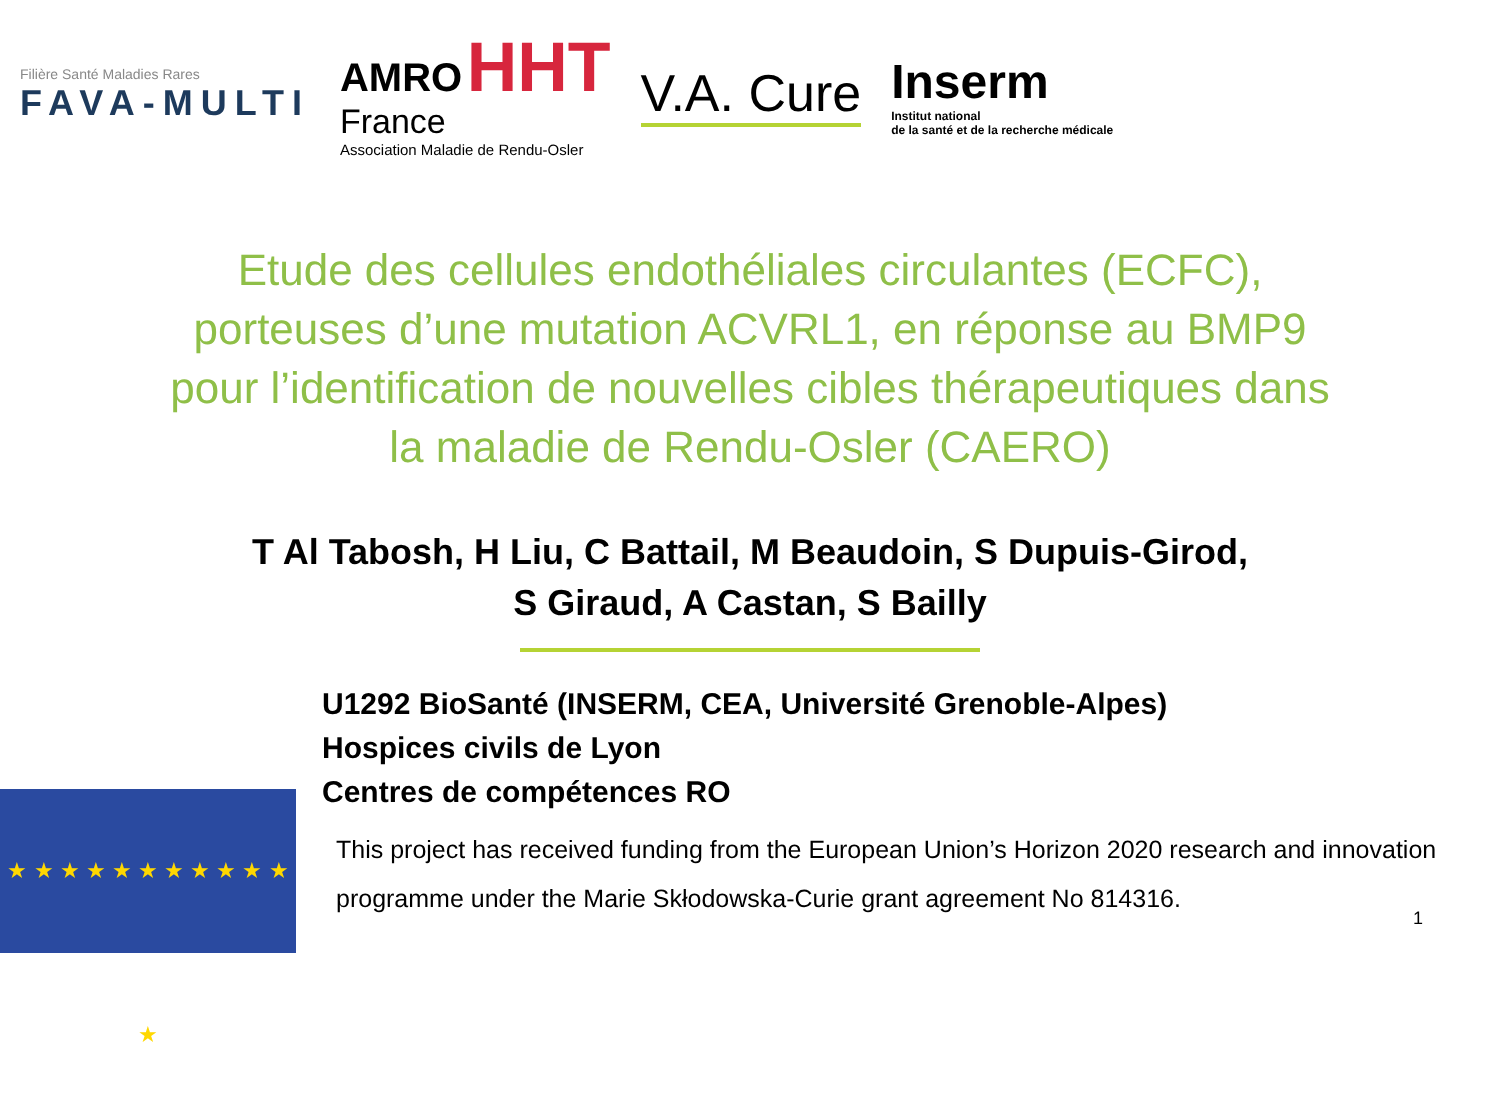Filière Santé Maladies Rares
FAVA-MULTI
AMRO HHT
France
Association Maladie de Rendu-Osler
V.A. Cure
Inserm
Institut national
de la santé et de la recherche médicale
Etude des cellules endothéliales circulantes (ECFC),
porteuses d’une mutation ACVRL1, en réponse au BMP9
pour l’identification de nouvelles cibles thérapeutiques dans
la maladie de Rendu-Osler (CAERO)
T Al Tabosh, H Liu, C Battail, M Beaudoin, S Dupuis-Girod,
S Giraud, A Castan, S Bailly
U1292 BioSanté (INSERM, CEA, Université Grenoble-Alpes)
Hospices civils de Lyon
Centres de compétences RO
★ ★ ★ ★ ★ ★ ★ ★ ★ ★ ★ ★
This project has received funding from the European Union’s Horizon 2020 research and innovation
programme under the Marie Skłodowska-Curie grant agreement No 814316.
1